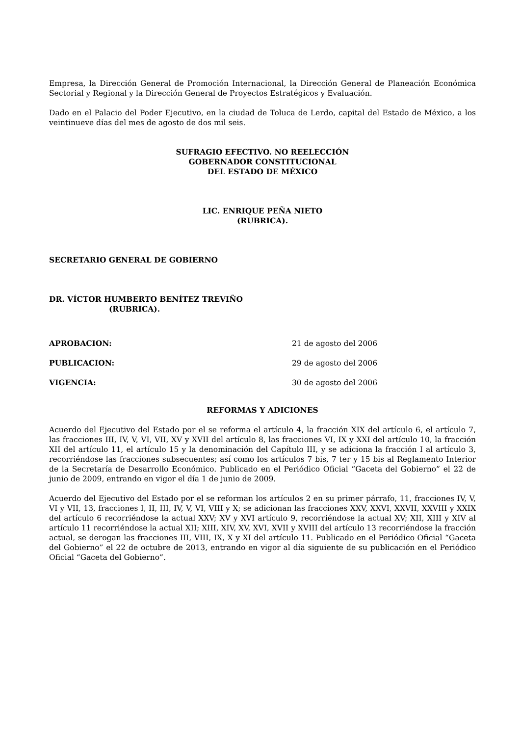Empresa, la Dirección General de Promoción Internacional, la Dirección General de Planeación Económica Sectorial y Regional y la Dirección General de Proyectos Estratégicos y Evaluación.
Dado en el Palacio del Poder Ejecutivo, en la ciudad de Toluca de Lerdo, capital del Estado de México, a los veintinueve días del mes de agosto de dos mil seis.
SUFRAGIO EFECTIVO. NO REELECCIÓN
GOBERNADOR CONSTITUCIONAL
DEL ESTADO DE MÉXICO
LIC. ENRIQUE PEÑA NIETO
(RUBRICA).
SECRETARIO GENERAL DE GOBIERNO
DR. VÍCTOR HUMBERTO BENÍTEZ TREVIÑO
(RUBRICA).
APROBACION: 21 de agosto del 2006
PUBLICACION: 29 de agosto del 2006
VIGENCIA: 30 de agosto del 2006
REFORMAS Y ADICIONES
Acuerdo del Ejecutivo del Estado por el se reforma el artículo 4, la fracción XIX del artículo 6, el artículo 7, las fracciones III, IV, V, VI, VII, XV y XVII del artículo 8, las fracciones VI, IX y XXI del artículo 10, la fracción XII del artículo 11, el artículo 15 y la denominación del Capítulo III, y se adiciona la fracción I al artículo 3, recorriéndose las fracciones subsecuentes; así como los artículos 7 bis, 7 ter y 15 bis al Reglamento Interior de la Secretaría de Desarrollo Económico. Publicado en el Periódico Oficial “Gaceta del Gobierno” el 22 de junio de 2009, entrando en vigor el día 1 de junio de 2009.
Acuerdo del Ejecutivo del Estado por el se reforman los artículos 2 en su primer párrafo, 11, fracciones IV, V, VI y VII, 13, fracciones I, II, III, IV, V, VI, VIII y X; se adicionan las fracciones XXV, XXVI, XXVII, XXVIII y XXIX del artículo 6 recorriéndose la actual XXV; XV y XVI artículo 9, recorriéndose la actual XV; XII, XIII y XIV al artículo 11 recorriéndose la actual XII; XIII, XIV, XV, XVI, XVII y XVIII del artículo 13 recorriéndose la fracción actual, se derogan las fracciones III, VIII, IX, X y XI del artículo 11. Publicado en el Periódico Oficial “Gaceta del Gobierno” el 22 de octubre de 2013, entrando en vigor al día siguiente de su publicación en el Periódico Oficial “Gaceta del Gobierno”.